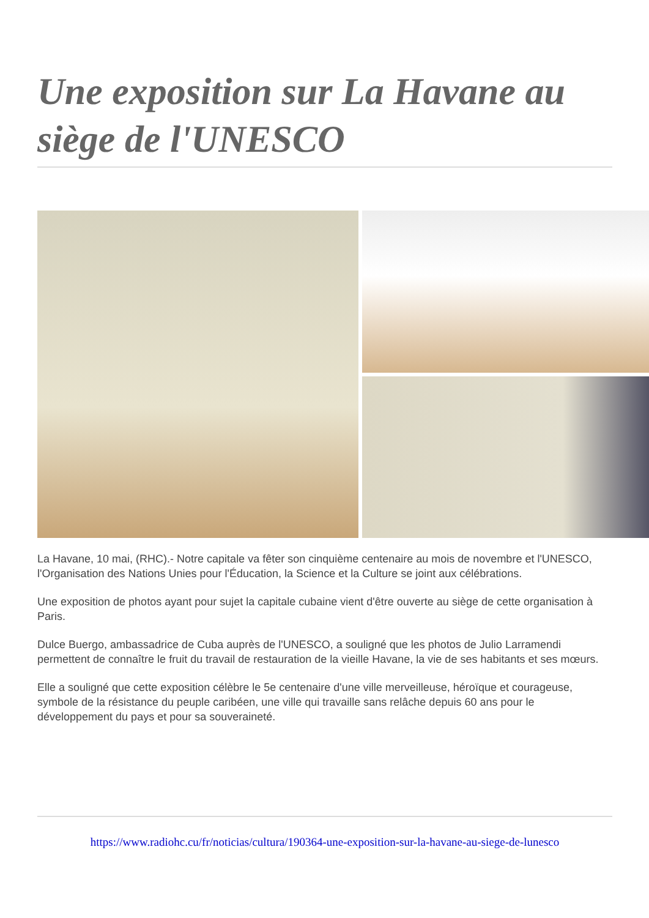Une exposition sur La Havane au siège de l'UNESCO
La Havane, 10 mai, (RHC).- Notre capitale va fêter son cinquième centenaire au mois de novembre et l'UNESCO, l'Organisation des Nations Unies pour l'Éducation, la Science et la Culture se joint aux célébrations.
Une exposition de photos ayant pour sujet la capitale cubaine vient d'être ouverte au siège de cette organisation à Paris.
Dulce Buergo, ambassadrice de Cuba auprès de l'UNESCO, a souligné que les photos de Julio Larramendi permettent de connaître le fruit du travail de restauration de la vieille Havane, la vie de ses habitants et ses mœurs.
Elle a souligné que cette exposition célèbre le 5e centenaire d'une ville merveilleuse, héroïque et courageuse, symbole de la résistance du peuple caribéen, une ville qui travaille sans relâche depuis 60 ans pour le développement du pays et pour sa souveraineté.
https://www.radiohc.cu/fr/noticias/cultura/190364-une-exposition-sur-la-havane-au-siege-de-lunesco